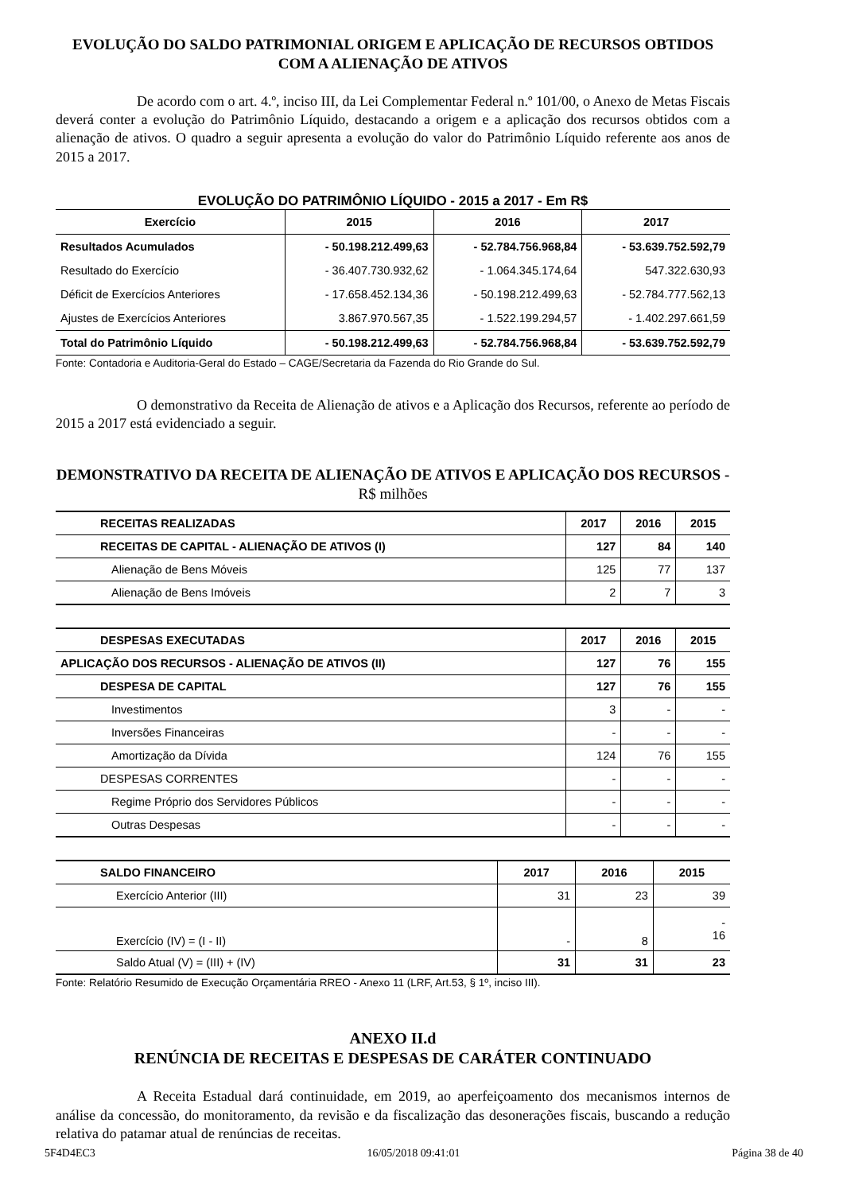EVOLUÇÃO DO SALDO PATRIMONIAL ORIGEM E APLICAÇÃO DE RECURSOS OBTIDOS COM A ALIENAÇÃO DE ATIVOS
De acordo com o art. 4.º, inciso III, da Lei Complementar Federal n.º 101/00, o Anexo de Metas Fiscais deverá conter a evolução do Patrimônio Líquido, destacando a origem e a aplicação dos recursos obtidos com a alienação de ativos. O quadro a seguir apresenta a evolução do valor do Patrimônio Líquido referente aos anos de 2015 a 2017.
EVOLUÇÃO DO PATRIMÔNIO LÍQUIDO - 2015 a 2017 - Em R$
| Exercício | 2015 | 2016 | 2017 |
| --- | --- | --- | --- |
| Resultados Acumulados | - 50.198.212.499,63 | - 52.784.756.968,84 | - 53.639.752.592,79 |
| Resultado do Exercício | - 36.407.730.932,62 | - 1.064.345.174,64 | 547.322.630,93 |
| Déficit de Exercícios Anteriores | - 17.658.452.134,36 | - 50.198.212.499,63 | - 52.784.777.562,13 |
| Ajustes de Exercícios Anteriores | 3.867.970.567,35 | - 1.522.199.294,57 | - 1.402.297.661,59 |
| Total do Patrimônio Líquido | - 50.198.212.499,63 | - 52.784.756.968,84 | - 53.639.752.592,79 |
Fonte: Contadoria e Auditoria-Geral do Estado – CAGE/Secretaria da Fazenda do Rio Grande do Sul.
O demonstrativo da Receita de Alienação de ativos e a Aplicação dos Recursos, referente ao período de 2015 a 2017 está evidenciado a seguir.
DEMONSTRATIVO DA RECEITA DE ALIENAÇÃO DE ATIVOS E APLICAÇÃO DOS RECURSOS - R$ milhões
| RECEITAS REALIZADAS | 2017 | 2016 | 2015 |
| --- | --- | --- | --- |
| RECEITAS DE CAPITAL - ALIENAÇÃO DE ATIVOS (I) | 127 | 84 | 140 |
| Alienação de Bens Móveis | 125 | 77 | 137 |
| Alienação de Bens Imóveis | 2 | 7 | 3 |
| DESPESAS EXECUTADAS | 2017 | 2016 | 2015 |
| --- | --- | --- | --- |
| APLICAÇÃO DOS RECURSOS - ALIENAÇÃO DE ATIVOS (II) | 127 | 76 | 155 |
| DESPESA DE CAPITAL | 127 | 76 | 155 |
| Investimentos | 3 | - | - |
| Inversões Financeiras | - | - | - |
| Amortização da Dívida | 124 | 76 | 155 |
| DESPESAS CORRENTES | - | - | - |
| Regime Próprio dos Servidores Públicos | - | - | - |
| Outras Despesas | - | - | - |
| SALDO FINANCEIRO | 2017 | 2016 | 2015 |
| --- | --- | --- | --- |
| Exercício Anterior (III) | 31 | 23 | 39 |
| Exercício (IV) = (I - II) | - | 8 | - 16 |
| Saldo Atual (V) = (III) + (IV) | 31 | 31 | 23 |
Fonte: Relatório Resumido de Execução Orçamentária RREO - Anexo 11 (LRF, Art.53, § 1º, inciso III).
ANEXO II.d
RENÚNCIA DE RECEITAS E DESPESAS DE CARÁTER CONTINUADO
A Receita Estadual dará continuidade, em 2019, ao aperfeiçoamento dos mecanismos internos de análise da concessão, do monitoramento, da revisão e da fiscalização das desonerações fiscais, buscando a redução relativa do patamar atual de renúncias de receitas.
5F4D4EC3 16/05/2018 09:41:01 Página 38 de 40